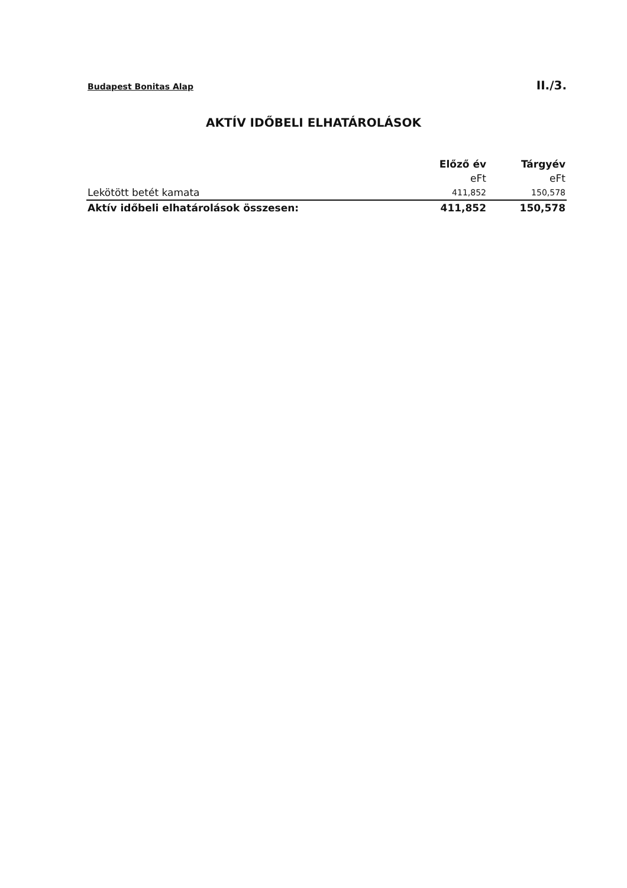Budapest Bonitas Alap II./3.
AKTÍV IDŐBELI ELHATÁROLÁSOK
| | Előző év | Tárgyév |
| --- | --- | --- |
| | eFt | eFt |
| Lekötött betét kamata | 411,852 | 150,578 |
| Aktív időbeli elhatárolások összesen: | 411,852 | 150,578 |